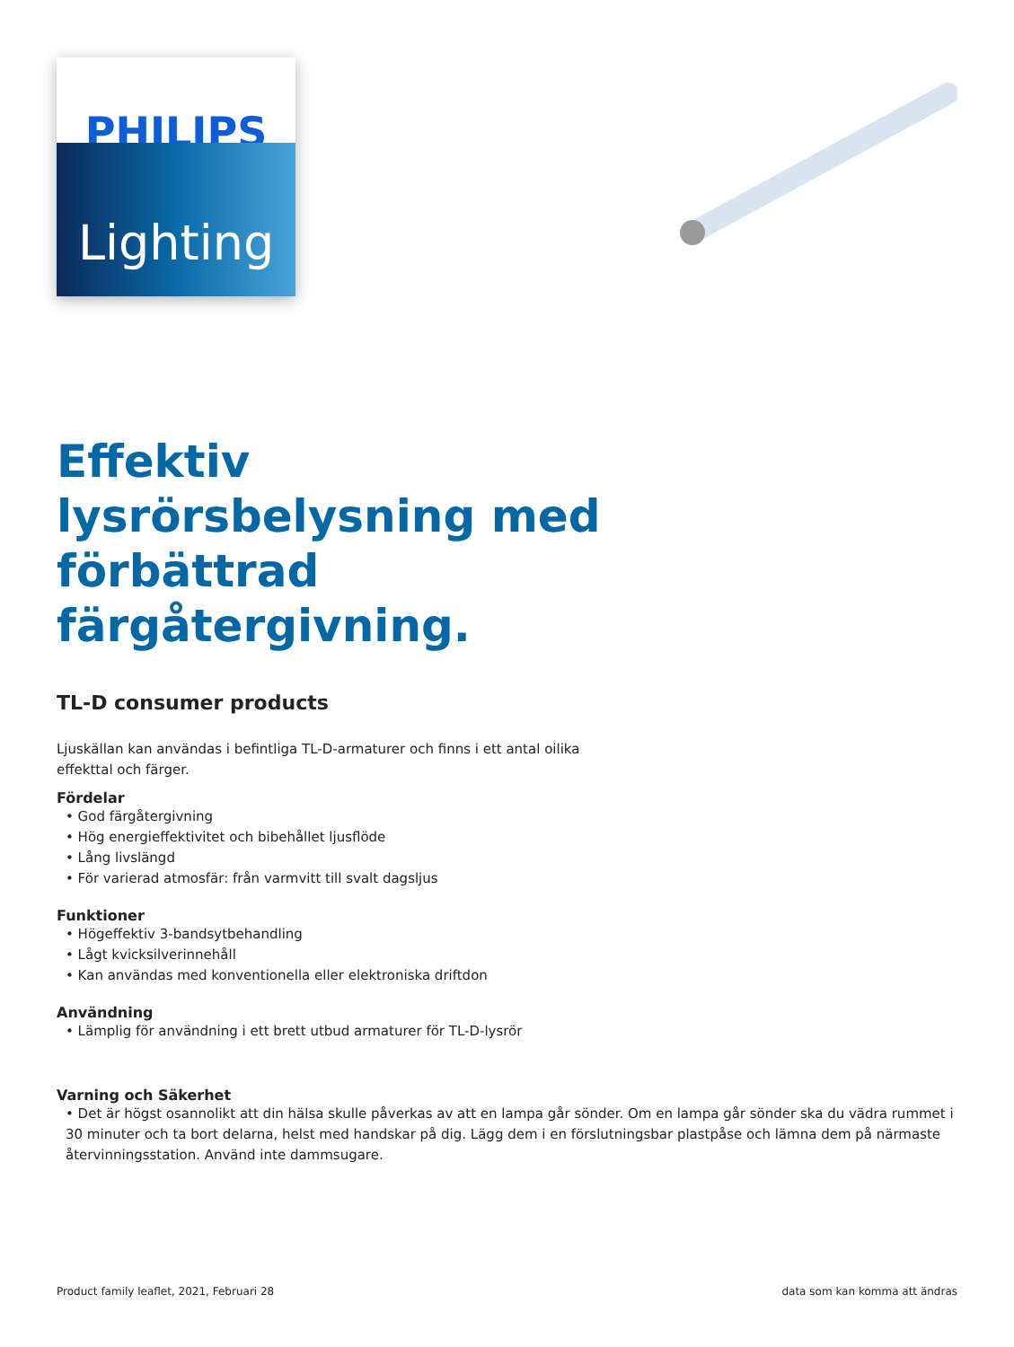PHILIPS
Lighting
Effektiv lysrörsbelysning med förbättrad färgåtergivning.
TL-D consumer products
Ljuskällan kan användas i befintliga TL-D-armaturer och finns i ett antal oilika effekttal och färger.
Fördelar
• God färgåtergivning
• Hög energieffektivitet och bibehållet ljusflöde
• Lång livslängd
• För varierad atmosfär: från varmvitt till svalt dagsljus
Funktioner
• Högeffektiv 3-bandsytbehandling
• Lågt kvicksilverinnehåll
• Kan användas med konventionella eller elektroniska driftdon
Användning
• Lämplig för användning i ett brett utbud armaturer för TL-D-lysrör
Varning och Säkerhet
• Det är högst osannolikt att din hälsa skulle påverkas av att en lampa går sönder. Om en lampa går sönder ska du vädra rummet i 30 minuter och ta bort delarna, helst med handskar på dig. Lägg dem i en förslutningsbar plastpåse och lämna dem på närmaste återvinningsstation. Använd inte dammsugare.
Product family leaflet, 2021, Februari 28 data som kan komma att ändras